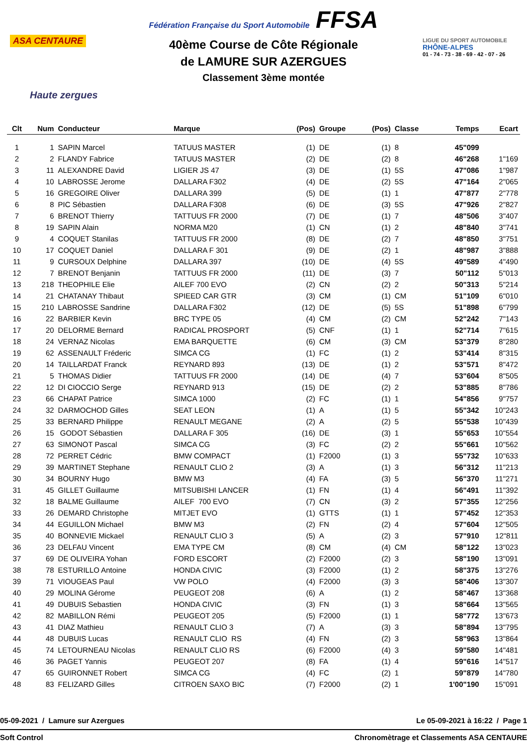ASA CENTAURE
Haute zergues
Fédération Française du Sport Automobile FFSA
40ème Course de Côte Régionale
de LAMURE SUR AZERGUES
Classement 3ème montée
LIGUE DU SPORT AUTOMOBILE
RHÔNE-ALPES
01 - 74 - 73 - 38 - 69 - 42 - 07 - 26
| Clt | Num | Conducteur | Marque | (Pos) | Groupe | (Pos) | Classe | Temps | Ecart |
| --- | --- | --- | --- | --- | --- | --- | --- | --- | --- |
| 1 | 1 | SAPIN Marcel | TATUUS MASTER | (1) | DE | (1) | 8 | 45"099 | |
| 2 | 2 | FLANDY Fabrice | TATUUS MASTER | (2) | DE | (2) | 8 | 46"268 | 1"169 |
| 3 | 11 | ALEXANDRE David | LIGIER JS 47 | (3) | DE | (1) | 5S | 47"086 | 1"987 |
| 4 | 10 | LABROSSE Jerome | DALLARA F302 | (4) | DE | (2) | 5S | 47"164 | 2"065 |
| 5 | 16 | GREGOIRE Oliver | DALLARA 399 | (5) | DE | (1) | 1 | 47"877 | 2"778 |
| 6 | 8 | PIC Sébastien | DALLARA F308 | (6) | DE | (3) | 5S | 47"926 | 2"827 |
| 7 | 6 | BRENOT Thierry | TATTUUS FR 2000 | (7) | DE | (1) | 7 | 48"506 | 3"407 |
| 8 | 19 | SAPIN Alain | NORMA M20 | (1) | CN | (1) | 2 | 48"840 | 3"741 |
| 9 | 4 | COQUET Stanilas | TATTUUS FR 2000 | (8) | DE | (2) | 7 | 48"850 | 3"751 |
| 10 | 17 | COQUET Daniel | DALLARA F 301 | (9) | DE | (2) | 1 | 48"987 | 3"888 |
| 11 | 9 | CURSOUX Delphine | DALLARA 397 | (10) | DE | (4) | 5S | 49"589 | 4"490 |
| 12 | 7 | BRENOT Benjanin | TATTUUS FR 2000 | (11) | DE | (3) | 7 | 50"112 | 5"013 |
| 13 | 218 | THEOPHILE Elie | AILEF 700 EVO | (2) | CN | (2) | 2 | 50"313 | 5"214 |
| 14 | 21 | CHATANAY Thibaut | SPIEED CAR GTR | (3) | CM | (1) | CM | 51"109 | 6"010 |
| 15 | 210 | LABROSSE Sandrine | DALLARA F302 | (12) | DE | (5) | 5S | 51"898 | 6"799 |
| 16 | 22 | BARBIER Kevin | BRC TYPE 05 | (4) | CM | (2) | CM | 52"242 | 7"143 |
| 17 | 20 | DELORME Bernard | RADICAL PROSPORT | (5) | CNF | (1) | 1 | 52"714 | 7"615 |
| 18 | 24 | VERNAZ Nicolas | EMA BARQUETTE | (6) | CM | (3) | CM | 53"379 | 8"280 |
| 19 | 62 | ASSENAULT Fréderic | SIMCA CG | (1) | FC | (1) | 2 | 53"414 | 8"315 |
| 20 | 14 | TAILLARDAT Franck | REYNARD 893 | (13) | DE | (1) | 2 | 53"571 | 8"472 |
| 21 | 5 | THOMAS Didier | TATTUUS FR 2000 | (14) | DE | (4) | 7 | 53"604 | 8"505 |
| 22 | 12 | DI CIOCCIO Serge | REYNARD 913 | (15) | DE | (2) | 2 | 53"885 | 8"786 |
| 23 | 66 | CHAPAT Patrice | SIMCA 1000 | (2) | FC | (1) | 1 | 54"856 | 9"757 |
| 24 | 32 | DARMOCHOD Gilles | SEAT LEON | (1) | A | (1) | 5 | 55"342 | 10"243 |
| 25 | 33 | BERNARD Philippe | RENAULT MEGANE | (2) | A | (2) | 5 | 55"538 | 10"439 |
| 26 | 15 | GODOT Sébastien | DALLARA F 305 | (16) | DE | (3) | 1 | 55"653 | 10"554 |
| 27 | 63 | SIMONOT Pascal | SIMCA CG | (3) | FC | (2) | 2 | 55"661 | 10"562 |
| 28 | 72 | PERRET Cédric | BMW COMPACT | (1) | F2000 | (1) | 3 | 55"732 | 10"633 |
| 29 | 39 | MARTINET Stephane | RENAULT CLIO 2 | (3) | A | (1) | 3 | 56"312 | 11"213 |
| 30 | 34 | BOURNY Hugo | BMW M3 | (4) | FA | (3) | 5 | 56"370 | 11"271 |
| 31 | 45 | GILLET Guillaume | MITSUBISHI LANCER | (1) | FN | (1) | 4 | 56"491 | 11"392 |
| 32 | 18 | BALME Guillaume | AILEF 700 EVO | (7) | CN | (3) | 2 | 57"355 | 12"256 |
| 33 | 26 | DEMARD Christophe | MITJET EVO | (1) | GTTS | (1) | 1 | 57"452 | 12"353 |
| 34 | 44 | EGUILLON Michael | BMW M3 | (2) | FN | (2) | 4 | 57"604 | 12"505 |
| 35 | 40 | BONNEVIE Mickael | RENAULT CLIO 3 | (5) | A | (2) | 3 | 57"910 | 12"811 |
| 36 | 23 | DELFAU Vincent | EMA TYPE CM | (8) | CM | (4) | CM | 58"122 | 13"023 |
| 37 | 69 | DE OLIVEIRA Yohan | FORD ESCORT | (2) | F2000 | (2) | 3 | 58"190 | 13"091 |
| 38 | 78 | ESTURILLO Antoine | HONDA CIVIC | (3) | F2000 | (1) | 2 | 58"375 | 13"276 |
| 39 | 71 | VIOUGEAS Paul | VW POLO | (4) | F2000 | (3) | 3 | 58"406 | 13"307 |
| 40 | 29 | MOLINA Gérome | PEUGEOT 208 | (6) | A | (1) | 2 | 58"467 | 13"368 |
| 41 | 49 | DUBUIS Sebastien | HONDA CIVIC | (3) | FN | (1) | 3 | 58"664 | 13"565 |
| 42 | 82 | MABILLON Rémi | PEUGEOT 205 | (5) | F2000 | (1) | 1 | 58"772 | 13"673 |
| 43 | 41 | DIAZ Mathieu | RENAULT CLIO 3 | (7) | A | (3) | 3 | 58"894 | 13"795 |
| 44 | 48 | DUBUIS Lucas | RENAULT CLIO RS | (4) | FN | (2) | 3 | 58"963 | 13"864 |
| 45 | 74 | LETOURNEAU Nicolas | RENAULT CLIO RS | (6) | F2000 | (4) | 3 | 59"580 | 14"481 |
| 46 | 36 | PAGET Yannis | PEUGEOT 207 | (8) | FA | (1) | 4 | 59"616 | 14"517 |
| 47 | 65 | GUIRONNET Robert | SIMCA CG | (4) | FC | (2) | 1 | 59"879 | 14"780 |
| 48 | 83 | FELIZARD Gilles | CITROEN SAXO BIC | (7) | F2000 | (2) | 1 | 1'00"190 | 15"091 |
05-09-2021 / Lamure sur Azergues Le 05-09-2021 à 16:22 / Page 1
Soft Control Chronomètrage et Classements ASA CENTAURE